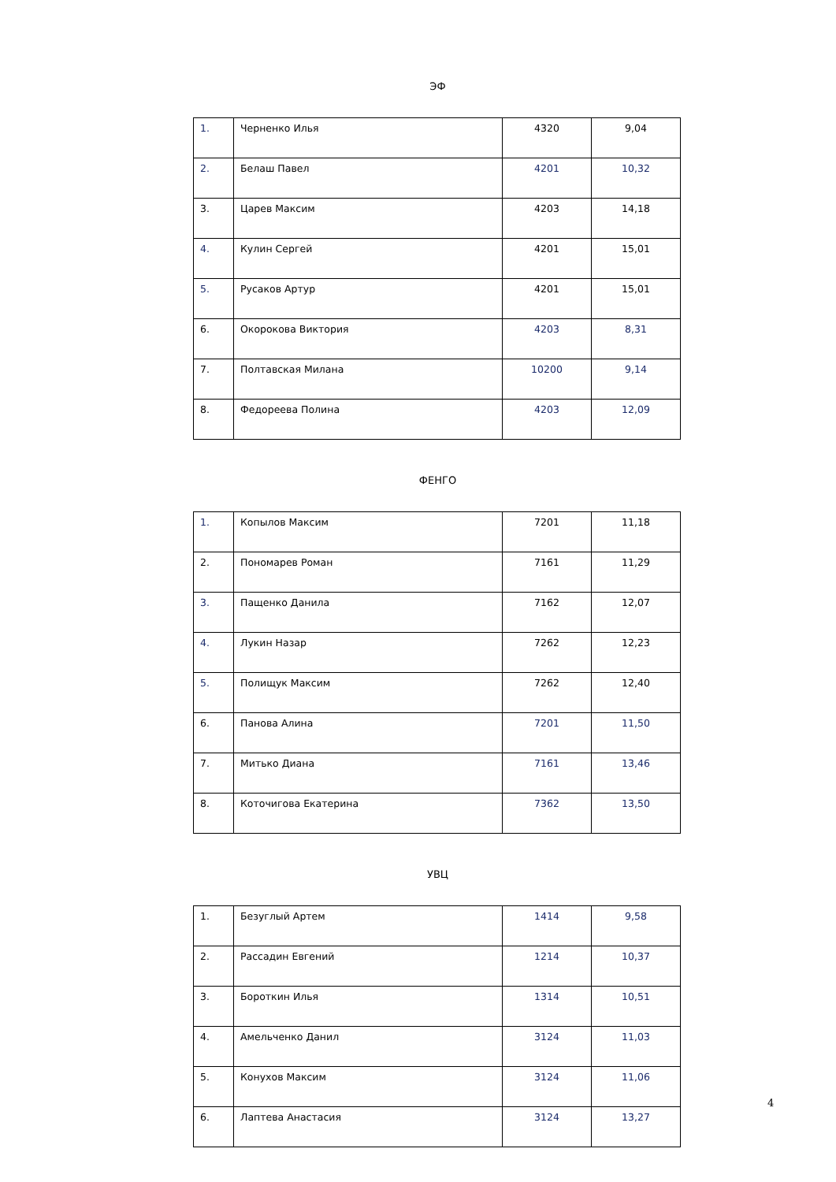ЭФ
| 1. | Черненко Илья | 4320 | 9,04 |
| 2. | Белаш Павел | 4201 | 10,32 |
| 3. | Царев Максим | 4203 | 14,18 |
| 4. | Кулин Сергей | 4201 | 15,01 |
| 5. | Русаков Артур | 4201 | 15,01 |
| 6. | Окорокова Виктория | 4203 | 8,31 |
| 7. | Полтавская Милана | 10200 | 9,14 |
| 8. | Федореева Полина | 4203 | 12,09 |
ФЕНГО
| 1. | Копылов Максим | 7201 | 11,18 |
| 2. | Пономарев Роман | 7161 | 11,29 |
| 3. | Пащенко Данила | 7162 | 12,07 |
| 4. | Лукин Назар | 7262 | 12,23 |
| 5. | Полищук Максим | 7262 | 12,40 |
| 6. | Панова Алина | 7201 | 11,50 |
| 7. | Митько Диана | 7161 | 13,46 |
| 8. | Коточигова Екатерина | 7362 | 13,50 |
УВЦ
| 1. | Безуглый Артем | 1414 | 9,58 |
| 2. | Рассадин Евгений | 1214 | 10,37 |
| 3. | Бороткин Илья | 1314 | 10,51 |
| 4. | Амельченко Данил | 3124 | 11,03 |
| 5. | Конухов Максим | 3124 | 11,06 |
| 6. | Лаптева Анастасия | 3124 | 13,27 |
4